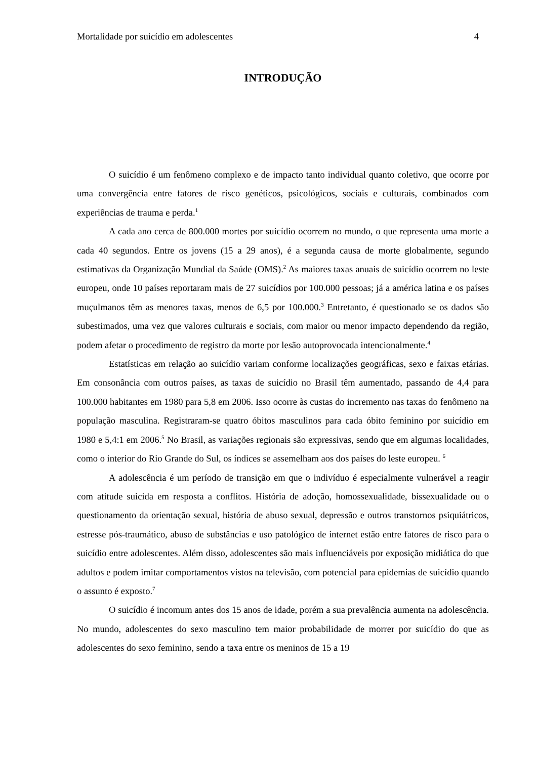Mortalidade por suicídio em adolescentes 4
INTRODUÇÃO
O suicídio é um fenômeno complexo e de impacto tanto individual quanto coletivo, que ocorre por uma convergência entre fatores de risco genéticos, psicológicos, sociais e culturais, combinados com experiências de trauma e perda.<sup>1</sup>
A cada ano cerca de 800.000 mortes por suicídio ocorrem no mundo, o que representa uma morte a cada 40 segundos. Entre os jovens (15 a 29 anos), é a segunda causa de morte globalmente, segundo estimativas da Organização Mundial da Saúde (OMS).<sup>2</sup> As maiores taxas anuais de suicídio ocorrem no leste europeu, onde 10 países reportaram mais de 27 suicídios por 100.000 pessoas; já a américa latina e os países muçulmanos têm as menores taxas, menos de 6,5 por 100.000.<sup>3</sup> Entretanto, é questionado se os dados são subestimados, uma vez que valores culturais e sociais, com maior ou menor impacto dependendo da região, podem afetar o procedimento de registro da morte por lesão autoprovocada intencionalmente.<sup>4</sup>
Estatísticas em relação ao suicídio variam conforme localizações geográficas, sexo e faixas etárias. Em consonância com outros países, as taxas de suicídio no Brasil têm aumentado, passando de 4,4 para 100.000 habitantes em 1980 para 5,8 em 2006. Isso ocorre às custas do incremento nas taxas do fenômeno na população masculina. Registraram-se quatro óbitos masculinos para cada óbito feminino por suicídio em 1980 e 5,4:1 em 2006.<sup>5</sup> No Brasil, as variações regionais são expressivas, sendo que em algumas localidades, como o interior do Rio Grande do Sul, os índices se assemelham aos dos países do leste europeu. <sup>6</sup>
A adolescência é um período de transição em que o indivíduo é especialmente vulnerável a reagir com atitude suicida em resposta a conflitos. História de adoção, homossexualidade, bissexualidade ou o questionamento da orientação sexual, história de abuso sexual, depressão e outros transtornos psiquiátricos, estresse pós-traumático, abuso de substâncias e uso patológico de internet estão entre fatores de risco para o suicídio entre adolescentes. Além disso, adolescentes são mais influenciáveis por exposição midiática do que adultos e podem imitar comportamentos vistos na televisão, com potencial para epidemias de suicídio quando o assunto é exposto.<sup>7</sup>
O suicídio é incomum antes dos 15 anos de idade, porém a sua prevalência aumenta na adolescência. No mundo, adolescentes do sexo masculino tem maior probabilidade de morrer por suicídio do que as adolescentes do sexo feminino, sendo a taxa entre os meninos de 15 a 19